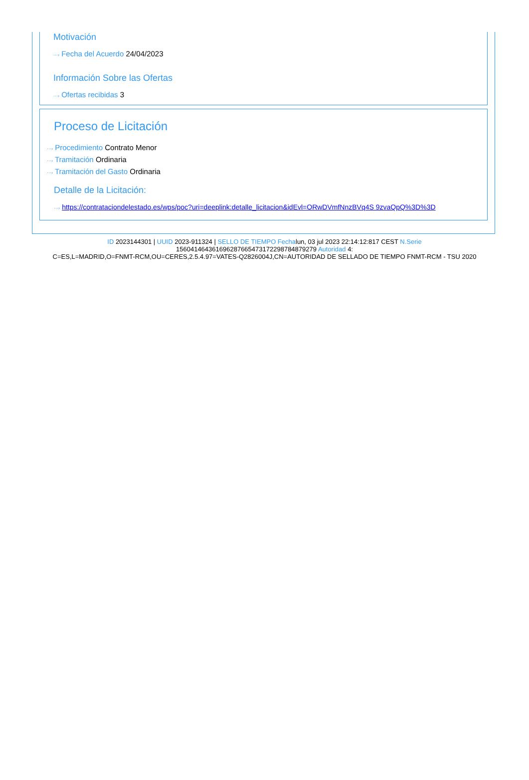Motivación
···› Fecha del Acuerdo 24/04/2023
Información Sobre las Ofertas
···› Ofertas recibidas 3
Proceso de Licitación
···› Procedimiento Contrato Menor
···› Tramitación Ordinaria
···› Tramitación del Gasto Ordinaria
Detalle de la Licitación:
···› https://contrataciondelestado.es/wps/poc?uri=deeplink:detalle_licitacion&idEvl=ORwDVmfNnzBVq4S 9zvaQpQ%3D%3D
ID 2023144301 | UUID 2023-911324 | SELLO DE TIEMPO Fechalun, 03 jul 2023 22:14:12:817 CEST N.Serie
156041464361696287665473172298784879279 Autoridad 4:
C=ES,L=MADRID,O=FNMT-RCM,OU=CERES,2.5.4.97=VATES-Q2826004J,CN=AUTORIDAD DE SELLADO DE TIEMPO FNMT-RCM - TSU 2020